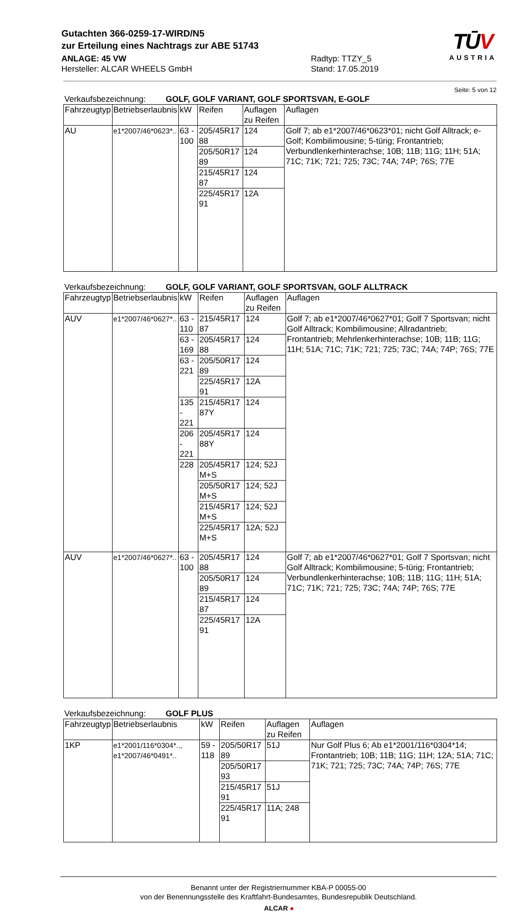TŪV
AUSTRIA
Gutachten 366-0259-17-WIRD/N5
zur Erteilung eines Nachtrags zur ABE 51743
ANLAGE: 45 VW
Hersteller: ALCAR WHEELS GmbH
Radtyp: TTZY_5
Stand: 17.05.2019
Seite: 5 von 12
Verkaufsbezeichnung: GOLF, GOLF VARIANT, GOLF SPORTSVAN, E-GOLF
| Fahrzeugtyp | Betriebserlaubnis | kW | Reifen | Auflagen zu Reifen | Auflagen |
| --- | --- | --- | --- | --- | --- |
| AU | e1*2007/46*0623*.. | 63 - 100 | 205/45R17 88 | 124 | Golf 7; ab e1*2007/46*0623*01; nicht Golf Alltrack; e-Golf; Kombilimousine; 5-türig; Frontantrieb; Verbundlenkerhinterachse; 10B; 11B; 11G; 11H; 51A; 71C; 71K; 721; 725; 73C; 74A; 74P; 76S; 77E |
| | | | 205/50R17 89 | 124 | |
| | | | 215/45R17 87 | 124 | |
| | | | 225/45R17 91 | 12A | |
Verkaufsbezeichnung: GOLF, GOLF VARIANT, GOLF SPORTSVAN, GOLF ALLTRACK
| Fahrzeugtyp | Betriebserlaubnis | kW | Reifen | Auflagen zu Reifen | Auflagen |
| --- | --- | --- | --- | --- | --- |
| AUV | e1*2007/46*0627*.. | 63 - 110 | 215/45R17 87 | 124 | Golf 7; ab e1*2007/46*0627*01; Golf 7 Sportsvan; nicht Golf Alltrack; Kombilimousine; Allradantrieb; Frontantrieb; Mehrlenkerhinterachse; 10B; 11B; 11G; 11H; 51A; 71C; 71K; 721; 725; 73C; 74A; 74P; 76S; 77E |
| | | 63 - 169 | 205/45R17 88 | 124 | |
| | | 63 - 221 | 205/50R17 89 | 124 | |
| | | | 225/45R17 91 | 12A | |
| | | 135 - 221 | 215/45R17 87Y | 124 | |
| | | 206 - 221 | 205/45R17 88Y | 124 | |
| | | 228 | 205/45R17 M+S | 124; 52J | |
| | | | 205/50R17 M+S | 124; 52J | |
| | | | 215/45R17 M+S | 124; 52J | |
| | | | 225/45R17 M+S | 12A; 52J | |
| AUV | e1*2007/46*0627*.. | 63 - 100 | 205/45R17 88 | 124 | Golf 7; ab e1*2007/46*0627*01; Golf 7 Sportsvan; nicht Golf Alltrack; Kombilimousine; 5-türig; Frontantrieb; Verbundlenkerhinterachse; 10B; 11B; 11G; 11H; 51A; 71C; 71K; 721; 725; 73C; 74A; 74P; 76S; 77E |
| | | | 205/50R17 89 | 124 | |
| | | | 215/45R17 87 | 124 | |
| | | | 225/45R17 91 | 12A | |
Verkaufsbezeichnung: GOLF PLUS
| Fahrzeugtyp | Betriebserlaubnis | kW | Reifen | Auflagen zu Reifen | Auflagen |
| --- | --- | --- | --- | --- | --- |
| 1KP | e1*2001/116*0304*.., e1*2007/46*0491*.. | 59 - 118 | 205/50R17 89 | 51J | Nur Golf Plus 6; Ab e1*2001/116*0304*14; Frontantrieb; 10B; 11B; 11G; 11H; 12A; 51A; 71C; 71K; 721; 725; 73C; 74A; 74P; 76S; 77E |
| | | | 205/50R17 93 | | |
| | | | 215/45R17 91 | 51J | |
| | | | 225/45R17 91 | 11A; 248 | |
Benannt unter der Registriernummer KBA-P 00055-00
von der Benennungsstelle des Kraftfahrt-Bundesamtes, Bundesrepublik Deutschland.
ALCAR ●